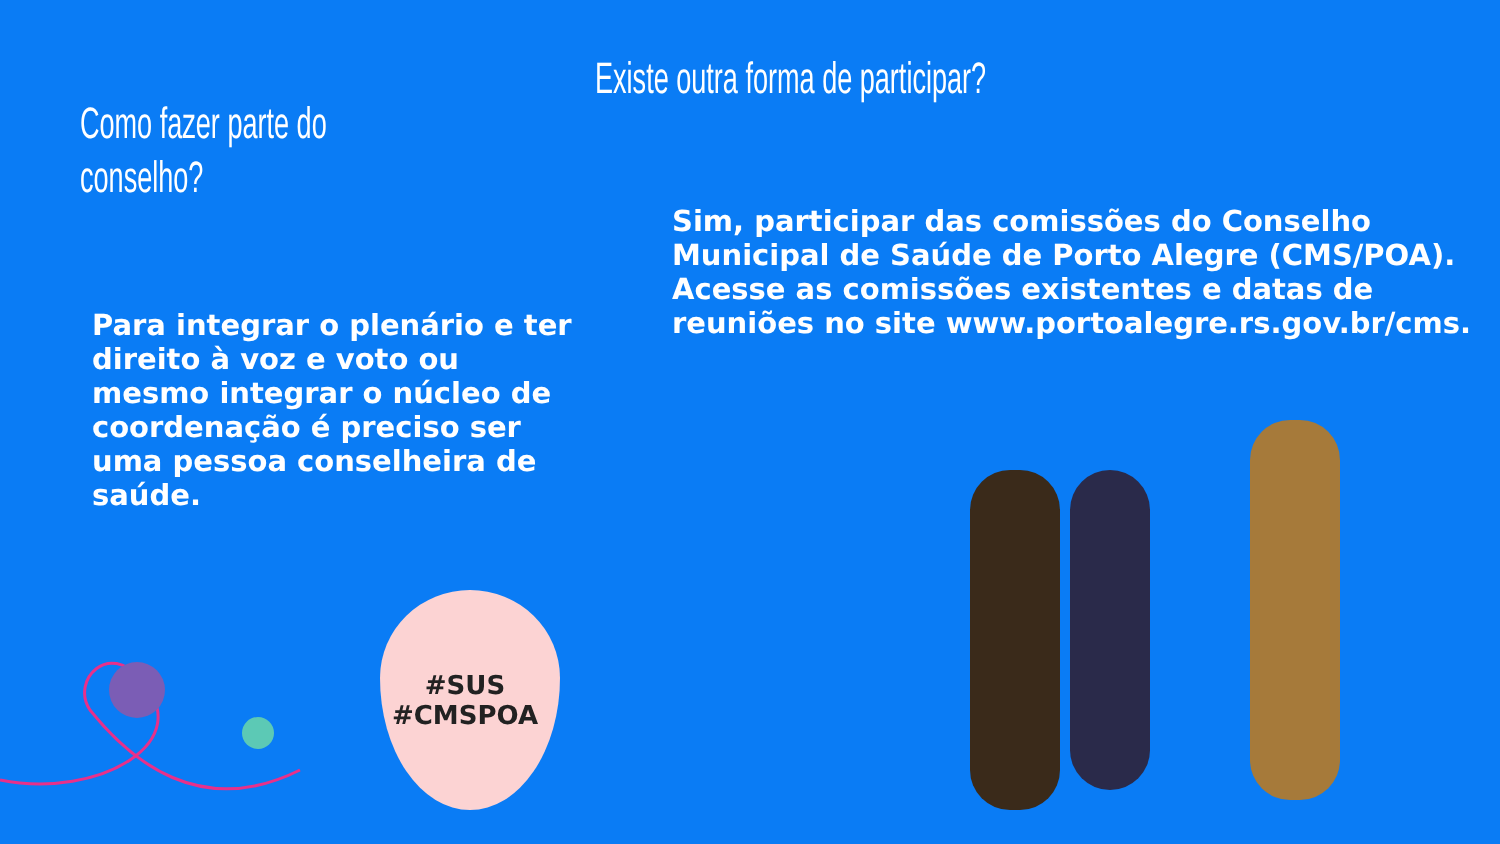Como fazer parte do
conselho?
Para integrar o plenário e ter direito à voz e voto ou mesmo integrar o núcleo de coordenação é preciso ser uma pessoa conselheira de saúde.
Existe outra forma de participar?
Sim, participar das comissões do Conselho Municipal de Saúde de Porto Alegre (CMS/POA). Acesse as comissões existentes e datas de reuniões no site www.portoalegre.rs.gov.br/cms.
#SUS
#CMSPOA